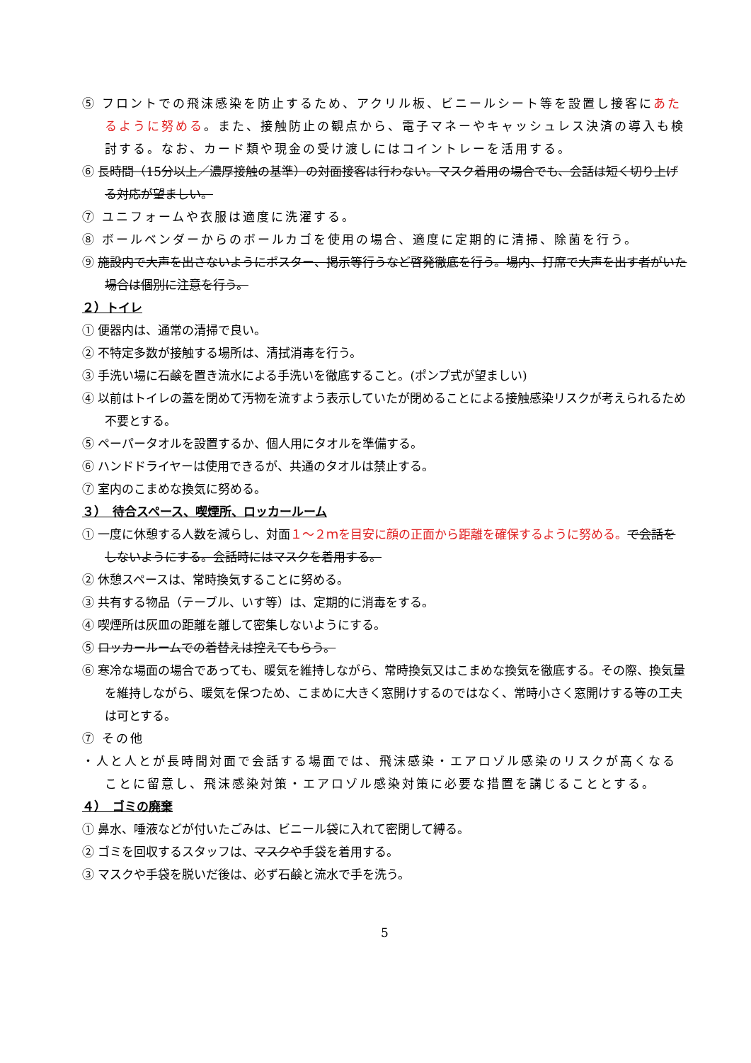⑤ フロントでの飛沫感染を防止するため、アクリル板、ビニールシート等を設置し接客にあたるように努める。また、接触防止の観点から、電子マネーやキャッシュレス決済の導入も検討する。なお、カード類や現金の受け渡しにはコイントレーを活用する。
⑥ 長時間（15分以上／濃厚接触の基準）の対面接客は行わない。マスク着用の場合でも、会話は短く切り上げる対応が望ましい。
⑦ ユニフォームや衣服は適度に洗濯する。
⑧ ボールベンダーからのボールカゴを使用の場合、適度に定期的に清掃、除菌を行う。
⑨ 施設内で大声を出さないようにポスター、掲示等行うなど啓発徹底を行う。場内、打席で大声を出す者がいた場合は個別に注意を行う。
２）トイレ
① 便器内は、通常の清掃で良い。
② 不特定多数が接触する場所は、清拭消毒を行う。
③ 手洗い場に石鹸を置き流水による手洗いを徹底すること。(ポンプ式が望ましい)
④ 以前はトイレの蓋を閉めて汚物を流すよう表示していたが閉めることによる接触感染リスクが考えられるため不要とする。
⑤ ペーパータオルを設置するか、個人用にタオルを準備する。
⑥ ハンドドライヤーは使用できるが、共通のタオルは禁止する。
⑦ 室内のこまめな換気に努める。
３）　待合スペース、喫煙所、ロッカールーム
① 一度に休憩する人数を減らし、対面１～２ｍを目安に顔の正面から距離を確保するように努める。で会話をしないようにする。会話時にはマスクを着用する。
② 休憩スペースは、常時換気することに努める。
③ 共有する物品（テーブル、いす等）は、定期的に消毒をする。
④ 喫煙所は灰皿の距離を離して密集しないようにする。
⑤ ロッカールームでの着替えは控えてもらう。
⑥ 寒冷な場面の場合であっても、暖気を維持しながら、常時換気又はこまめな換気を徹底する。その際、換気量を維持しながら、暖気を保つため、こまめに大きく窓開けするのではなく、常時小さく窓開けする等の工夫は可とする。
⑦ その他
・人と人とが長時間対面で会話する場面では、飛沫感染・エアロゾル感染のリスクが高くなることに留意し、飛沫感染対策・エアロゾル感染対策に必要な措置を講じることとする。
４）　ゴミの廃棄
① 鼻水、唾液などが付いたごみは、ビニール袋に入れて密閉して縛る。
② ゴミを回収するスタッフは、マスクや手袋を着用する。
③ マスクや手袋を脱いだ後は、必ず石鹸と流水で手を洗う。
5